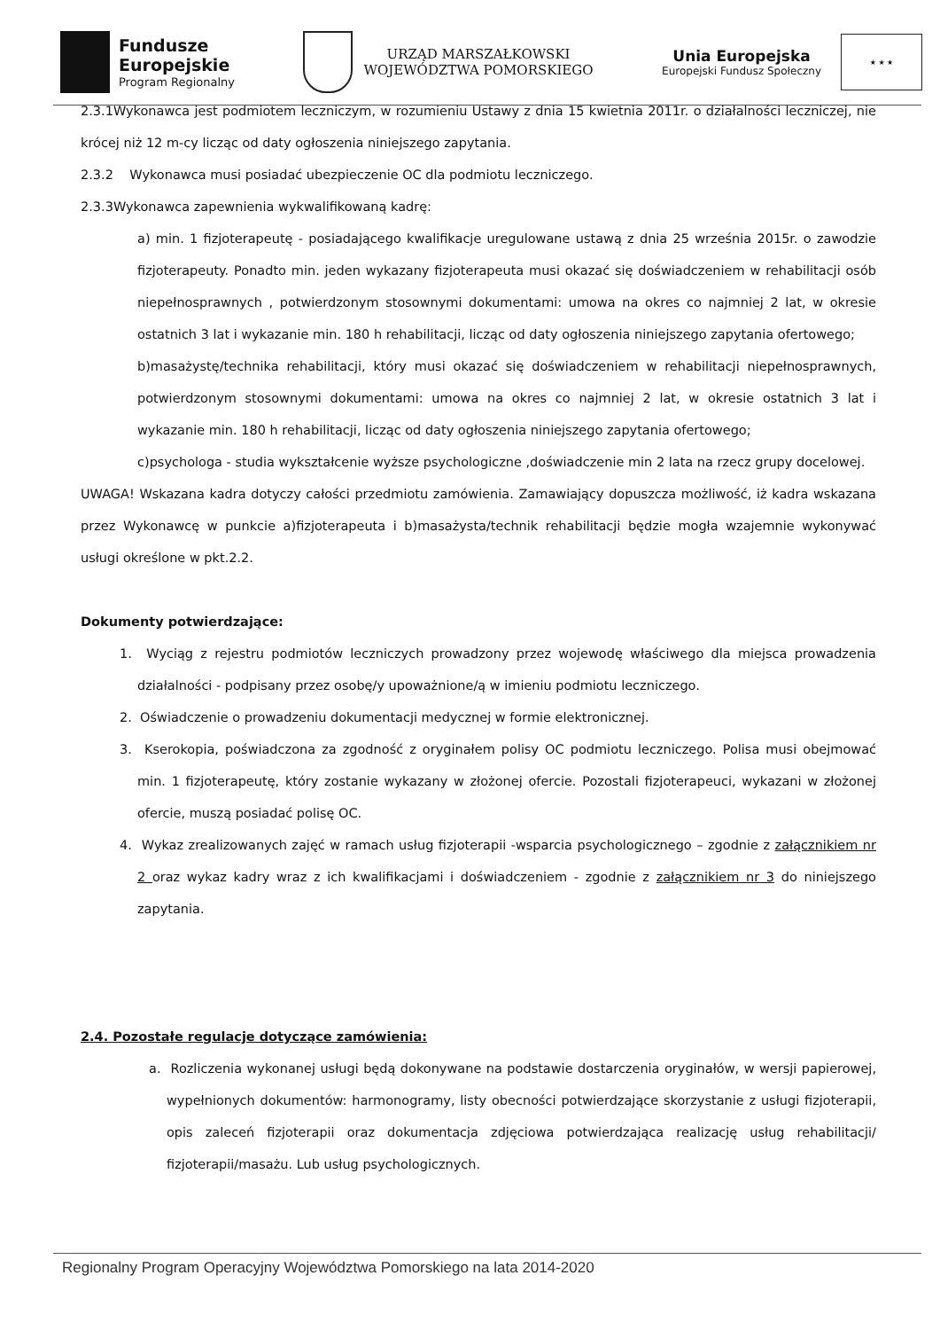Fundusze
Europejskie
Program Regionalny
URZĄD MARSZAŁKOWSKI
WOJEWÓDZTWA POMORSKIEGO
Unia Europejska
Europejski Fundusz Społeczny
★ ★ ★
2.3.1Wykonawca jest podmiotem leczniczym, w rozumieniu Ustawy z dnia 15 kwietnia 2011r. o działalności leczniczej, nie krócej niż 12 m-cy licząc od daty ogłoszenia niniejszego zapytania.
2.3.2 Wykonawca musi posiadać ubezpieczenie OC dla podmiotu leczniczego.
2.3.3Wykonawca zapewnienia wykwalifikowaną kadrę:
a) min. 1 fizjoterapeutę - posiadającego kwalifikacje uregulowane ustawą z dnia 25 września 2015r. o zawodzie fizjoterapeuty. Ponadto min. jeden wykazany fizjoterapeuta musi okazać się doświadczeniem w rehabilitacji osób niepełnosprawnych , potwierdzonym stosownymi dokumentami: umowa na okres co najmniej 2 lat, w okresie ostatnich 3 lat i wykazanie min. 180 h rehabilitacji, licząc od daty ogłoszenia niniejszego zapytania ofertowego;
b)masażystę/technika rehabilitacji, który musi okazać się doświadczeniem w rehabilitacji niepełnosprawnych, potwierdzonym stosownymi dokumentami: umowa na okres co najmniej 2 lat, w okresie ostatnich 3 lat i wykazanie min. 180 h rehabilitacji, licząc od daty ogłoszenia niniejszego zapytania ofertowego;
c)psychologa - studia wykształcenie wyższe psychologiczne ,doświadczenie min 2 lata na rzecz grupy docelowej.
UWAGA! Wskazana kadra dotyczy całości przedmiotu zamówienia. Zamawiający dopuszcza możliwość, iż kadra wskazana przez Wykonawcę w punkcie a)fizjoterapeuta i b)masażysta/technik rehabilitacji będzie mogła wzajemnie wykonywać usługi określone w pkt.2.2.
Dokumenty potwierdzające:
1. Wyciąg z rejestru podmiotów leczniczych prowadzony przez wojewodę właściwego dla miejsca prowadzenia działalności - podpisany przez osobę/y upoważnione/ą w imieniu podmiotu leczniczego.
2. Oświadczenie o prowadzeniu dokumentacji medycznej w formie elektronicznej.
3. Kserokopia, poświadczona za zgodność z oryginałem polisy OC podmiotu leczniczego. Polisa musi obejmować min. 1 fizjoterapeutę, który zostanie wykazany w złożonej ofercie. Pozostali fizjoterapeuci, wykazani w złożonej ofercie, muszą posiadać polisę OC.
4. Wykaz zrealizowanych zajęć w ramach usług fizjoterapii -wsparcia psychologicznego – zgodnie z załącznikiem nr 2 oraz wykaz kadry wraz z ich kwalifikacjami i doświadczeniem - zgodnie z załącznikiem nr 3 do niniejszego zapytania.
2.4. Pozostałe regulacje dotyczące zamówienia:
a. Rozliczenia wykonanej usługi będą dokonywane na podstawie dostarczenia oryginałów, w wersji papierowej, wypełnionych dokumentów: harmonogramy, listy obecności potwierdzające skorzystanie z usługi fizjoterapii, opis zaleceń fizjoterapii oraz dokumentacja zdjęciowa potwierdzająca realizację usług rehabilitacji/ fizjoterapii/masażu. Lub usług psychologicznych.
Regionalny Program Operacyjny Województwa Pomorskiego na lata 2014-2020